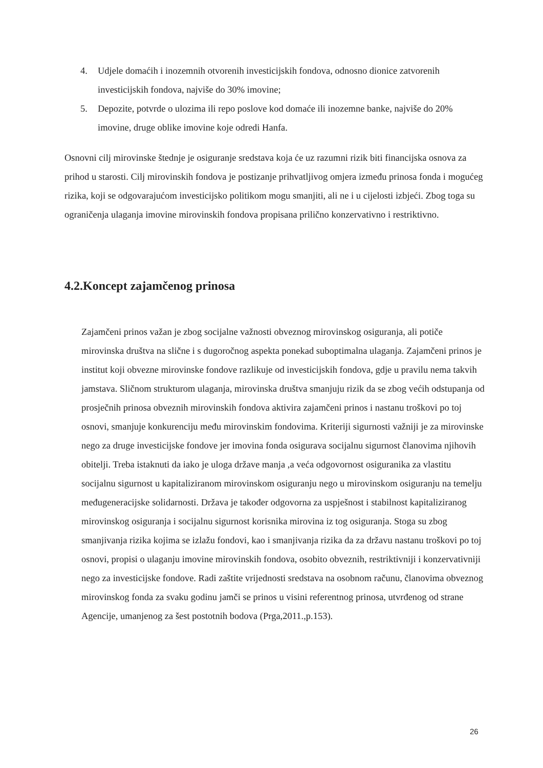4. Udjele domaćih i inozemnih otvorenih investicijskih fondova, odnosno dionice zatvorenih investicijskih fondova, najviše do 30% imovine;
5. Depozite, potvrde o ulozima ili repo poslove kod domaće ili inozemne banke, najviše do 20% imovine, druge oblike imovine koje odredi Hanfa.
Osnovni cilj mirovinske štednje je osiguranje sredstava koja će uz razumni rizik biti financijska osnova za prihod u starosti. Cilj mirovinskih fondova je postizanje prihvatljivog omjera između prinosa fonda i mogućeg rizika, koji se odgovarajućom investicijsko politikom mogu smanjiti, ali ne i u cijelosti izbjeći. Zbog toga su ograničenja ulaganja imovine mirovinskih fondova propisana prilično konzervativno i restriktivno.
4.2.Koncept zajamčenog prinosa
Zajamčeni prinos važan je zbog socijalne važnosti obveznog mirovinskog osiguranja, ali potiče mirovinska društva na slične i s dugoročnog aspekta ponekad suboptimalna ulaganja. Zajamčeni prinos je institut koji obvezne mirovinske fondove razlikuje od investicijskih fondova, gdje u pravilu nema takvih jamstava. Sličnom strukturom ulaganja, mirovinska društva smanjuju rizik da se zbog većih odstupanja od prosječnih prinosa obveznih mirovinskih fondova aktivira zajamčeni prinos i nastanu troškovi po toj osnovi, smanjuje konkurenciju među mirovinskim fondovima. Kriteriji sigurnosti važniji je za mirovinske nego za druge investicijske fondove jer imovina fonda osigurava socijalnu sigurnost članovima njihovih obitelji. Treba istaknuti da iako je uloga države manja ,a veća odgovornost osiguranika za vlastitu socijalnu sigurnost u kapitaliziranom mirovinskom osiguranju nego u mirovinskom osiguranju na temelju međugeneracijske solidarnosti. Država je također odgovorna za uspješnost i stabilnost kapitaliziranog mirovinskog osiguranja i socijalnu sigurnost korisnika mirovina iz tog osiguranja. Stoga su zbog smanjivanja rizika kojima se izlažu fondovi, kao i smanjivanja rizika da za državu nastanu troškovi po toj osnovi, propisi o ulaganju imovine mirovinskih fondova, osobito obveznih, restriktivniji i konzervativniji nego za investicijske fondove. Radi zaštite vrijednosti sredstava na osobnom računu, članovima obveznog mirovinskog fonda za svaku godinu jamči se prinos u visini referentnog prinosa, utvrđenog od strane Agencije, umanjenog za šest postotnih bodova (Prga,2011.,p.153).
26